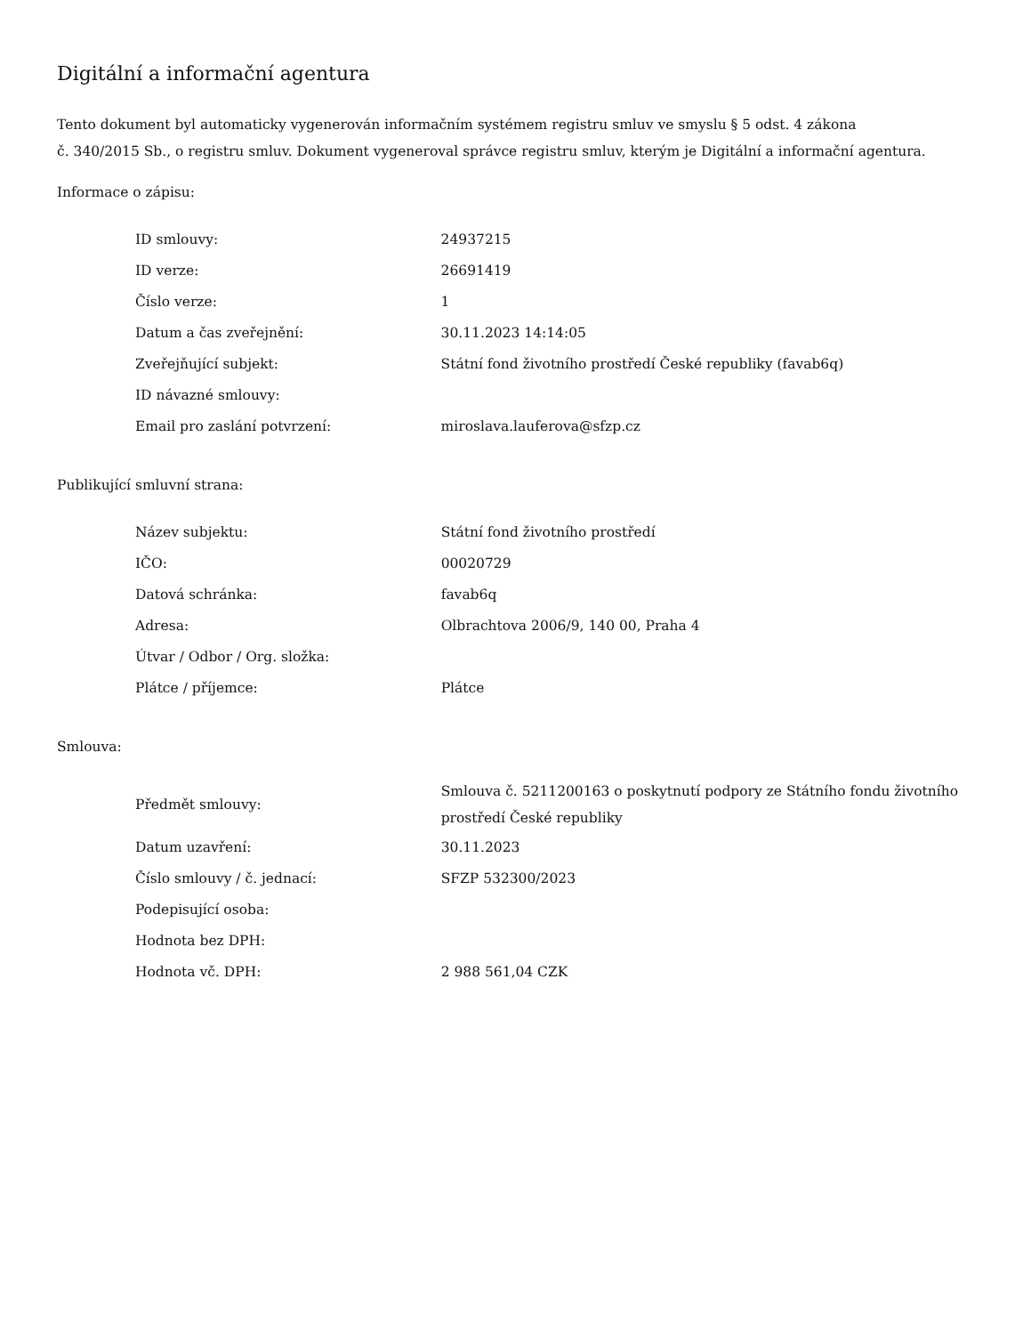Digitální a informační agentura
Tento dokument byl automaticky vygenerován informačním systémem registru smluv ve smyslu § 5 odst. 4 zákona
č. 340/2015 Sb., o registru smluv. Dokument vygeneroval správce registru smluv, kterým je Digitální a informační agentura.
Informace o zápisu:
| ID smlouvy: | 24937215 |
| ID verze: | 26691419 |
| Číslo verze: | 1 |
| Datum a čas zveřejnění: | 30.11.2023 14:14:05 |
| Zveřejňující subjekt: | Státní fond životního prostředí České republiky (favab6q) |
| ID návazné smlouvy: | |
| Email pro zaslání potvrzení: | miroslava.lauferova@sfzp.cz |
Publikující smluvní strana:
| Název subjektu: | Státní fond životního prostředí |
| IČO: | 00020729 |
| Datová schránka: | favab6q |
| Adresa: | Olbrachtova 2006/9, 140 00, Praha 4 |
| Útvar / Odbor / Org. složka: | |
| Plátce / příjemce: | Plátce |
Smlouva:
| Předmět smlouvy: | Smlouva č. 5211200163 o poskytnutí podpory ze Státního fondu životního prostředí České republiky |
| Datum uzavření: | 30.11.2023 |
| Číslo smlouvy / č. jednací: | SFZP 532300/2023 |
| Podepisující osoba: | |
| Hodnota bez DPH: | |
| Hodnota vč. DPH: | 2 988 561,04 CZK |